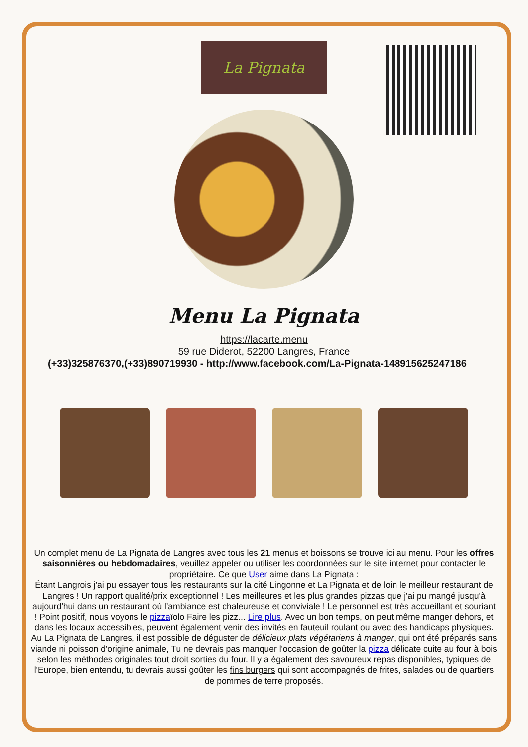La Pignata
Menu La Pignata
https://lacarte.menu
59 rue Diderot, 52200 Langres, France
(+33)325876370,(+33)890719930 - http://www.facebook.com/La-Pignata-148915625247186
Un complet menu de La Pignata de Langres avec tous les 21 menus et boissons se trouve ici au menu. Pour les offres saisonnières ou hebdomadaires, veuillez appeler ou utiliser les coordonnées sur le site internet pour contacter le propriétaire. Ce que User aime dans La Pignata :
Étant Langrois j'ai pu essayer tous les restaurants sur la cité Lingonne et La Pignata et de loin le meilleur restaurant de Langres ! Un rapport qualité/prix exceptionnel ! Les meilleures et les plus grandes pizzas que j'ai pu mangé jusqu'à aujourd'hui dans un restaurant où l'ambiance est chaleureuse et conviviale ! Le personnel est très accueillant et souriant ! Point positif, nous voyons le pizzaïolo Faire les pizz... Lire plus. Avec un bon temps, on peut même manger dehors, et dans les locaux accessibles, peuvent également venir des invités en fauteuil roulant ou avec des handicaps physiques. Au La Pignata de Langres, il est possible de déguster de délicieux plats végétariens à manger, qui ont été préparés sans viande ni poisson d'origine animale, Tu ne devrais pas manquer l'occasion de goûter la pizza délicate cuite au four à bois selon les méthodes originales tout droit sorties du four. Il y a également des savoureux repas disponibles, typiques de l'Europe, bien entendu, tu devrais aussi goûter les fins burgers qui sont accompagnés de frites, salades ou de quartiers de pommes de terre proposés.